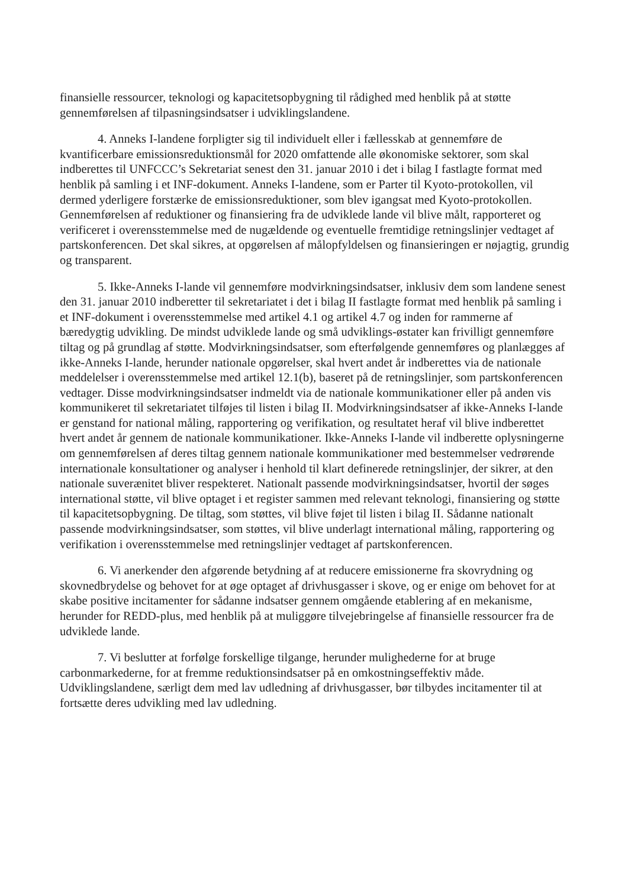finansielle ressourcer, teknologi og kapacitetsopbygning til rådighed med henblik på at støtte gennemførelsen af tilpasningsindsatser i udviklingslandene.
4. Anneks I-landene forpligter sig til individuelt eller i fællesskab at gennemføre de kvantificerbare emissionsreduktionsmål for 2020 omfattende alle økonomiske sektorer, som skal indberettes til UNFCCC’s Sekretariat senest den 31. januar 2010 i det i bilag I fastlagte format med henblik på samling i et INF-dokument. Anneks I-landene, som er Parter til Kyoto-protokollen, vil dermed yderligere forstærke de emissionsreduktioner, som blev igangsat med Kyoto-protokollen. Gennemførelsen af reduktioner og finansiering fra de udviklede lande vil blive målt, rapporteret og verificeret i overensstemmelse med de nugældende og eventuelle fremtidige retningslinjer vedtaget af partskonferencen. Det skal sikres, at opgørelsen af målopfyldelsen og finansieringen er nøjagtig, grundig og transparent.
5. Ikke-Anneks I-lande vil gennemføre modvirkningsindsatser, inklusiv dem som landene senest den 31. januar 2010 indberetter til sekretariatet i det i bilag II fastlagte format med henblik på samling i et INF-dokument i overensstemmelse med artikel 4.1 og artikel 4.7 og inden for rammerne af bæredygtig udvikling. De mindst udviklede lande og små udviklings-østater kan frivilligt gennemføre tiltag og på grundlag af støtte. Modvirkningsindsatser, som efterfølgende gennemføres og planlægges af ikke-Anneks I-lande, herunder nationale opgørelser, skal hvert andet år indberettes via de nationale meddelelser i overensstemmelse med artikel 12.1(b), baseret på de retningslinjer, som partskonferencen vedtager. Disse modvirkningsindsatser indmeldt via de nationale kommunikationer eller på anden vis kommunikeret til sekretariatet tilføjes til listen i bilag II. Modvirkningsindsatser af ikke-Anneks I-lande er genstand for national måling, rapportering og verifikation, og resultatet heraf vil blive indberettet hvert andet år gennem de nationale kommunikationer. Ikke-Anneks I-lande vil indberette oplysningerne om gennemførelsen af deres tiltag gennem nationale kommunikationer med bestemmelser vedrørende internationale konsultationer og analyser i henhold til klart definerede retningslinjer, der sikrer, at den nationale suverænitet bliver respekteret. Nationalt passende modvirkningsindsatser, hvortil der søges international støtte, vil blive optaget i et register sammen med relevant teknologi, finansiering og støtte til kapacitetsopbygning. De tiltag, som støttes, vil blive føjet til listen i bilag II. Sådanne nationalt passende modvirkningsindsatser, som støttes, vil blive underlagt international måling, rapportering og verifikation i overensstemmelse med retningslinjer vedtaget af partskonferencen.
6. Vi anerkender den afgørende betydning af at reducere emissionerne fra skovrydning og skovnedbrydelse og behovet for at øge optaget af drivhusgasser i skove, og er enige om behovet for at skabe positive incitamenter for sådanne indsatser gennem omgående etablering af en mekanisme, herunder for REDD-plus, med henblik på at muliggøre tilvejebringelse af finansielle ressourcer fra de udviklede lande.
7. Vi beslutter at forfølge forskellige tilgange, herunder mulighederne for at bruge carbonmarkederne, for at fremme reduktionsindsatser på en omkostningseffektiv måde. Udviklingslandene, særligt dem med lav udledning af drivhusgasser, bør tilbydes incitamenter til at fortsætte deres udvikling med lav udledning.